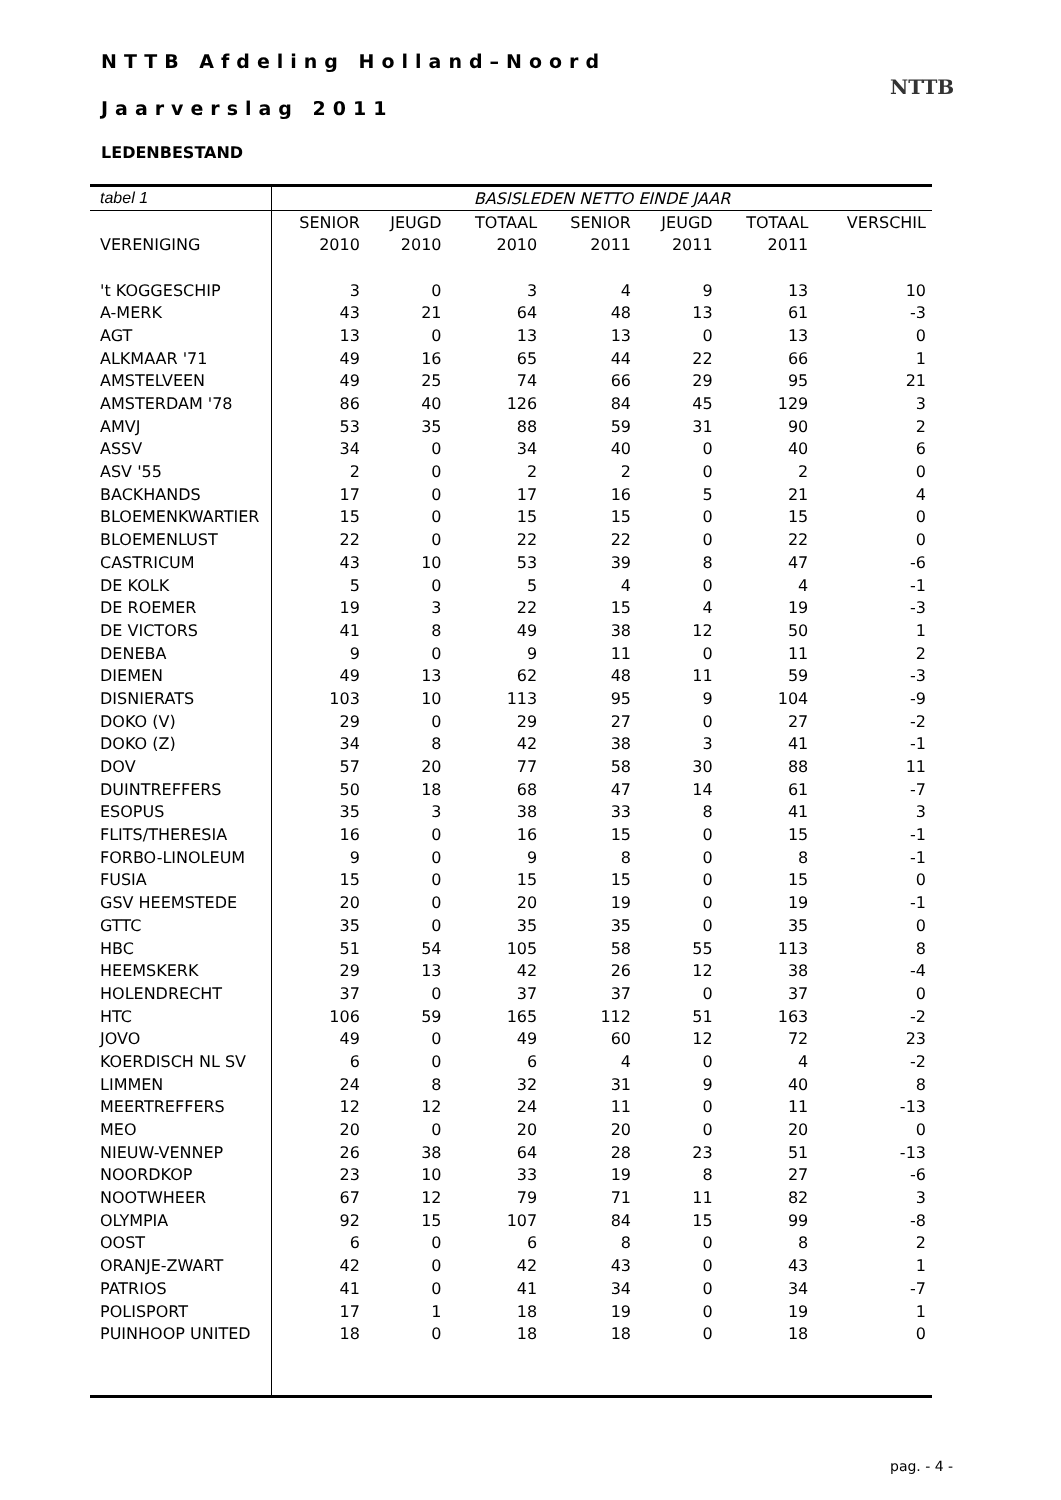NTTB Afdeling Holland–Noord
Jaarverslag 2011
NTTB
LEDENBESTAND
| tabel 1 | BASISLEDEN NETTO EINDE JAAR | | | | | | |
| | SENIOR | JEUGD | TOTAAL | SENIOR | JEUGD | TOTAAL | VERSCHIL |
| VERENIGING | 2010 | 2010 | 2010 | 2011 | 2011 | 2011 | |
| 't KOGGESCHIP | 3 | 0 | 3 | 4 | 9 | 13 | 10 |
| A-MERK | 43 | 21 | 64 | 48 | 13 | 61 | -3 |
| AGT | 13 | 0 | 13 | 13 | 0 | 13 | 0 |
| ALKMAAR '71 | 49 | 16 | 65 | 44 | 22 | 66 | 1 |
| AMSTELVEEN | 49 | 25 | 74 | 66 | 29 | 95 | 21 |
| AMSTERDAM '78 | 86 | 40 | 126 | 84 | 45 | 129 | 3 |
| AMVJ | 53 | 35 | 88 | 59 | 31 | 90 | 2 |
| ASSV | 34 | 0 | 34 | 40 | 0 | 40 | 6 |
| ASV '55 | 2 | 0 | 2 | 2 | 0 | 2 | 0 |
| BACKHANDS | 17 | 0 | 17 | 16 | 5 | 21 | 4 |
| BLOEMENKWARTIER | 15 | 0 | 15 | 15 | 0 | 15 | 0 |
| BLOEMENLUST | 22 | 0 | 22 | 22 | 0 | 22 | 0 |
| CASTRICUM | 43 | 10 | 53 | 39 | 8 | 47 | -6 |
| DE KOLK | 5 | 0 | 5 | 4 | 0 | 4 | -1 |
| DE ROEMER | 19 | 3 | 22 | 15 | 4 | 19 | -3 |
| DE VICTORS | 41 | 8 | 49 | 38 | 12 | 50 | 1 |
| DENEBA | 9 | 0 | 9 | 11 | 0 | 11 | 2 |
| DIEMEN | 49 | 13 | 62 | 48 | 11 | 59 | -3 |
| DISNIERATS | 103 | 10 | 113 | 95 | 9 | 104 | -9 |
| DOKO (V) | 29 | 0 | 29 | 27 | 0 | 27 | -2 |
| DOKO (Z) | 34 | 8 | 42 | 38 | 3 | 41 | -1 |
| DOV | 57 | 20 | 77 | 58 | 30 | 88 | 11 |
| DUINTREFFERS | 50 | 18 | 68 | 47 | 14 | 61 | -7 |
| ESOPUS | 35 | 3 | 38 | 33 | 8 | 41 | 3 |
| FLITS/THERESIA | 16 | 0 | 16 | 15 | 0 | 15 | -1 |
| FORBO-LINOLEUM | 9 | 0 | 9 | 8 | 0 | 8 | -1 |
| FUSIA | 15 | 0 | 15 | 15 | 0 | 15 | 0 |
| GSV HEEMSTEDE | 20 | 0 | 20 | 19 | 0 | 19 | -1 |
| GTTC | 35 | 0 | 35 | 35 | 0 | 35 | 0 |
| HBC | 51 | 54 | 105 | 58 | 55 | 113 | 8 |
| HEEMSKERK | 29 | 13 | 42 | 26 | 12 | 38 | -4 |
| HOLENDRECHT | 37 | 0 | 37 | 37 | 0 | 37 | 0 |
| HTC | 106 | 59 | 165 | 112 | 51 | 163 | -2 |
| JOVO | 49 | 0 | 49 | 60 | 12 | 72 | 23 |
| KOERDISCH NL SV | 6 | 0 | 6 | 4 | 0 | 4 | -2 |
| LIMMEN | 24 | 8 | 32 | 31 | 9 | 40 | 8 |
| MEERTREFFERS | 12 | 12 | 24 | 11 | 0 | 11 | -13 |
| MEO | 20 | 0 | 20 | 20 | 0 | 20 | 0 |
| NIEUW-VENNEP | 26 | 38 | 64 | 28 | 23 | 51 | -13 |
| NOORDKOP | 23 | 10 | 33 | 19 | 8 | 27 | -6 |
| NOOTWHEER | 67 | 12 | 79 | 71 | 11 | 82 | 3 |
| OLYMPIA | 92 | 15 | 107 | 84 | 15 | 99 | -8 |
| OOST | 6 | 0 | 6 | 8 | 0 | 8 | 2 |
| ORANJE-ZWART | 42 | 0 | 42 | 43 | 0 | 43 | 1 |
| PATRIOS | 41 | 0 | 41 | 34 | 0 | 34 | -7 |
| POLISPORT | 17 | 1 | 18 | 19 | 0 | 19 | 1 |
| PUINHOOP UNITED | 18 | 0 | 18 | 18 | 0 | 18 | 0 |
pag. - 4 -